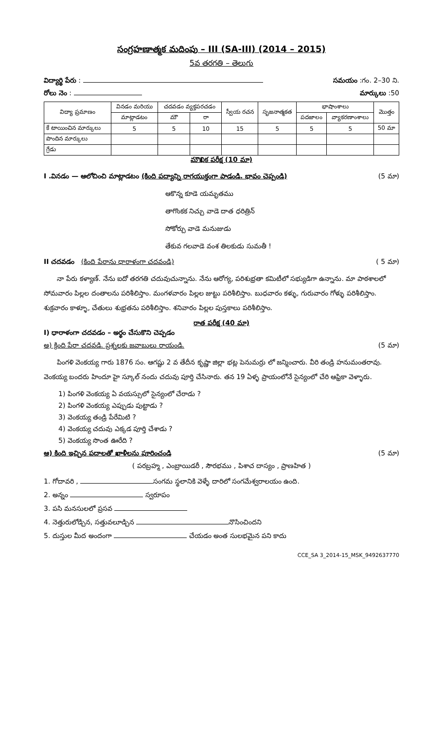సంగ్రహణాత్మక మదింపు – III (SA-III) (2014 – 2015)
5వ తరగతి – తెలుగు
విద్యార్థి పేరు : సమయం :గం. 2–30 ని.
రోలు నెం : మార్కులు :50
| విద్యా ప్రమాణం | వినడం మరియు | చదవడం వ్యక్తపరచడం | | స్వీయ రచన | సృజనాత్మకత | భాషాంశాలు | | మొత్తం |
| --- | --- | --- | --- | --- | --- | --- | --- | --- |
| | మాట్లాడటం | మౌ | రా | | | పదజాలం | వ్యాకరణాంశాలు | |
| కే టాయించిన మార్కులు | 5 | 5 | 10 | 15 | 5 | 5 | 5 | 50 మా |
| పొందిన మార్కులు | | | | | | | | |
| గ్రేడు | | | | | | | | |
మౌఖిక పరీక్ష (10 మా)
I .వినడం — ఆలోచించి మాట్లాడటం (కింది పద్యాన్ని రాగయుక్తంగా పాడండి. భావం చెప్పండి) (5 మా)
ఆకొన్న కూడె యమృతము
తాగొంకక నిచ్చు వాడె దాత ధరిత్రిన్
సోకోర్చు వాడె మనుజుడు
తేకువ గలవాడె వంశ తిలకుడు సుమతీ !
II చదవడం (కింది పేరాను ధారాళంగా చదవండి) ( 5 మా)
నా పేరు కళ్యాణ్. నేను ఐదో తరగతి చదువుచున్నాను. నేను ఆరోగ్య, పరిశుభ్రతా కమిటీలో సభ్యుడిగా ఉన్నాను. మా పాఠశాలలో సోమవారం పిల్లల దంతాలను పరిశీలిస్తాం. మంగళవారం పిల్లల జుట్టు పరిశీలిస్తాం. బుధవారం కళ్ళు, గురువారం గోళ్ళు పరిశీలిస్తాం. శుక్రవారం కాళ్ళూ, చేతులు శుభ్రతను పరిశీలిస్తాం. శనివారం పిల్లల పుస్తకాలు పరిశీలిస్తాం.
రాత పరీక్ష (40 మా)
I) ధారాళంగా చదవడం – అర్థం చేసుకొని చెప్పడం
అ) క్రింది పేరా చదవడి. ప్రశ్నలకు జవాబులు రాయండి. (5 మా)
పింగళి వెంకయ్య గారు 1876 సం. ఆగష్టు 2 వ తేదీన కృష్ణా జిల్లా భట్ల పెనుమర్రు లో జన్మించారు. వీరి తండ్రి హనుమంతరావు. వెంకయ్య బందరు హిందూ హై స్కూల్ నందు చదువు పూర్తి చేసినారు. తన 19 ఏళ్ళ ప్రాయంలోనే సైన్యంలో చేరి ఆఫ్రికా వెళ్ళారు.
1) పింగళి వెంకయ్య ఏ వయస్సులో సైన్యంలో చేరాడు ?
2) పింగళి వెంకయ్య ఎప్పుడు పుట్టాడు ?
3) వెంకయ్య తండ్రి పేరేమిటి ?
4) వెంకయ్య చదువు ఎక్కడ పూర్తి చేశాడు ?
5) వెంకయ్య సొంత ఊరేది ?
ఆ) కింది ఇచ్చిన పదాలతో ఖాళీలను పూరించండి (5 మా)
( పరబ్రహ్మ , ఎంబ్రాయిడరీ , సౌరభము , పిశాచ దాస్యం , ప్రాణహిత )
1. గోదావరి , సంగమ స్థలానికి వెళ్ళే దారిలో సంగమేశ్వరాలయం ఉంది.
2. అన్నం స్వరూపం
3. పసి మనసులలో ప్రసవ
4. నెత్తురులోడ్చిన, సత్తువలూడ్చిన నొసించిందని
5. దుస్తుల మీద అందంగా చేయడం అంత సులభమైన పని కాదు
CCE_SA 3_2014-15_MSK_9492637770